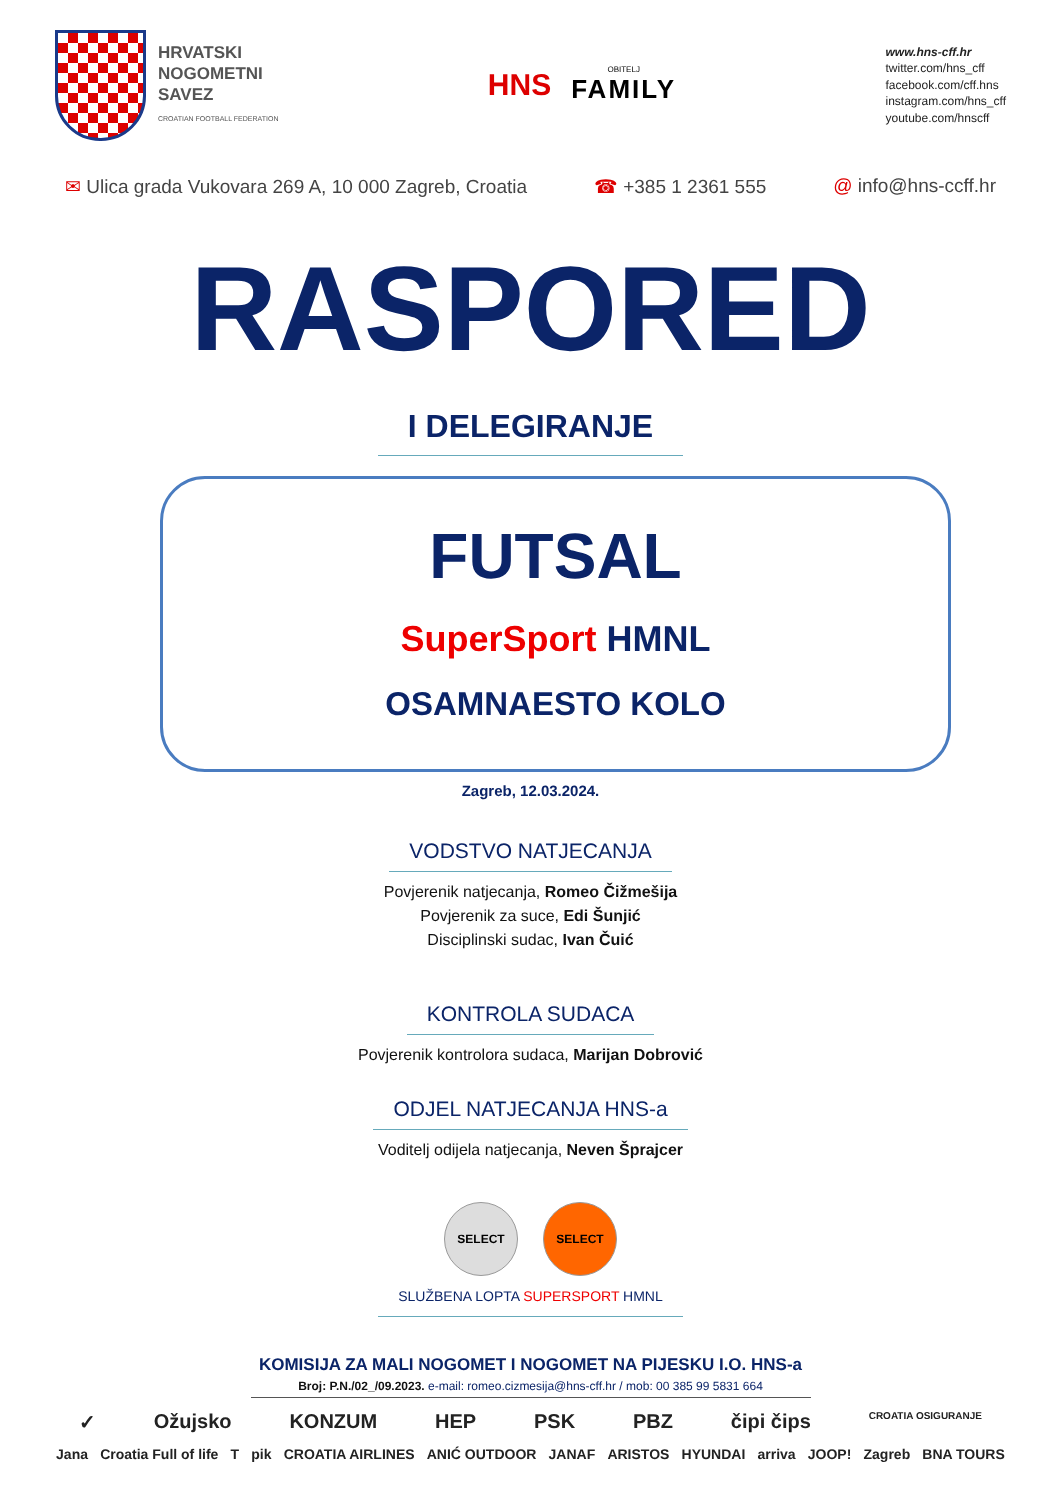HRVATSKI
NOGOMETNI
SAVEZ
CROATIAN FOOTBALL FEDERATION
HNS
OBITELJ
FAMILY
www.hns-cff.hr
twitter.com/hns_cff
facebook.com/cff.hns
instagram.com/hns_cff
youtube.com/hnscff
✉ Ulica grada Vukovara 269 A, 10 000 Zagreb, Croatia
☎ +385 1 2361 555 @ info@hns-ccff.hr
RASPORED
I DELEGIRANJE
FUTSAL
SuperSport HMNL
OSAMNAESTO KOLO
Zagreb, 12.03.2024.
VODSTVO NATJECANJA
Povjerenik natjecanja, Romeo Čižmešija
Povjerenik za suce, Edi Šunjić
Disciplinski sudac, Ivan Čuić
KONTROLA SUDACA
Povjerenik kontrolora sudaca, Marijan Dobrović
ODJEL NATJECANJA HNS-a
Voditelj odijela natjecanja, Neven Šprajcer
SELECT SELECT
SLUŽBENA LOPTA SUPERSPORT HMNL
KOMISIJA ZA MALI NOGOMET I NOGOMET NA PIJESKU I.O. HNS-a
Broj: P.N./02_/09.2023. e-mail: romeo.cizmesija@hns-cff.hr / mob: 00 385 99 5831 664
✓ Ožujsko KONZUM HEP PSK PBZ čipi čips CROATIA OSIGURANJE
Jana Croatia Full of life T pik CROATIA AIRLINES ANIĆ OUTDOOR JANAF ARISTOS HYUNDAI arriva JOOP! Zagreb BNA TOURS